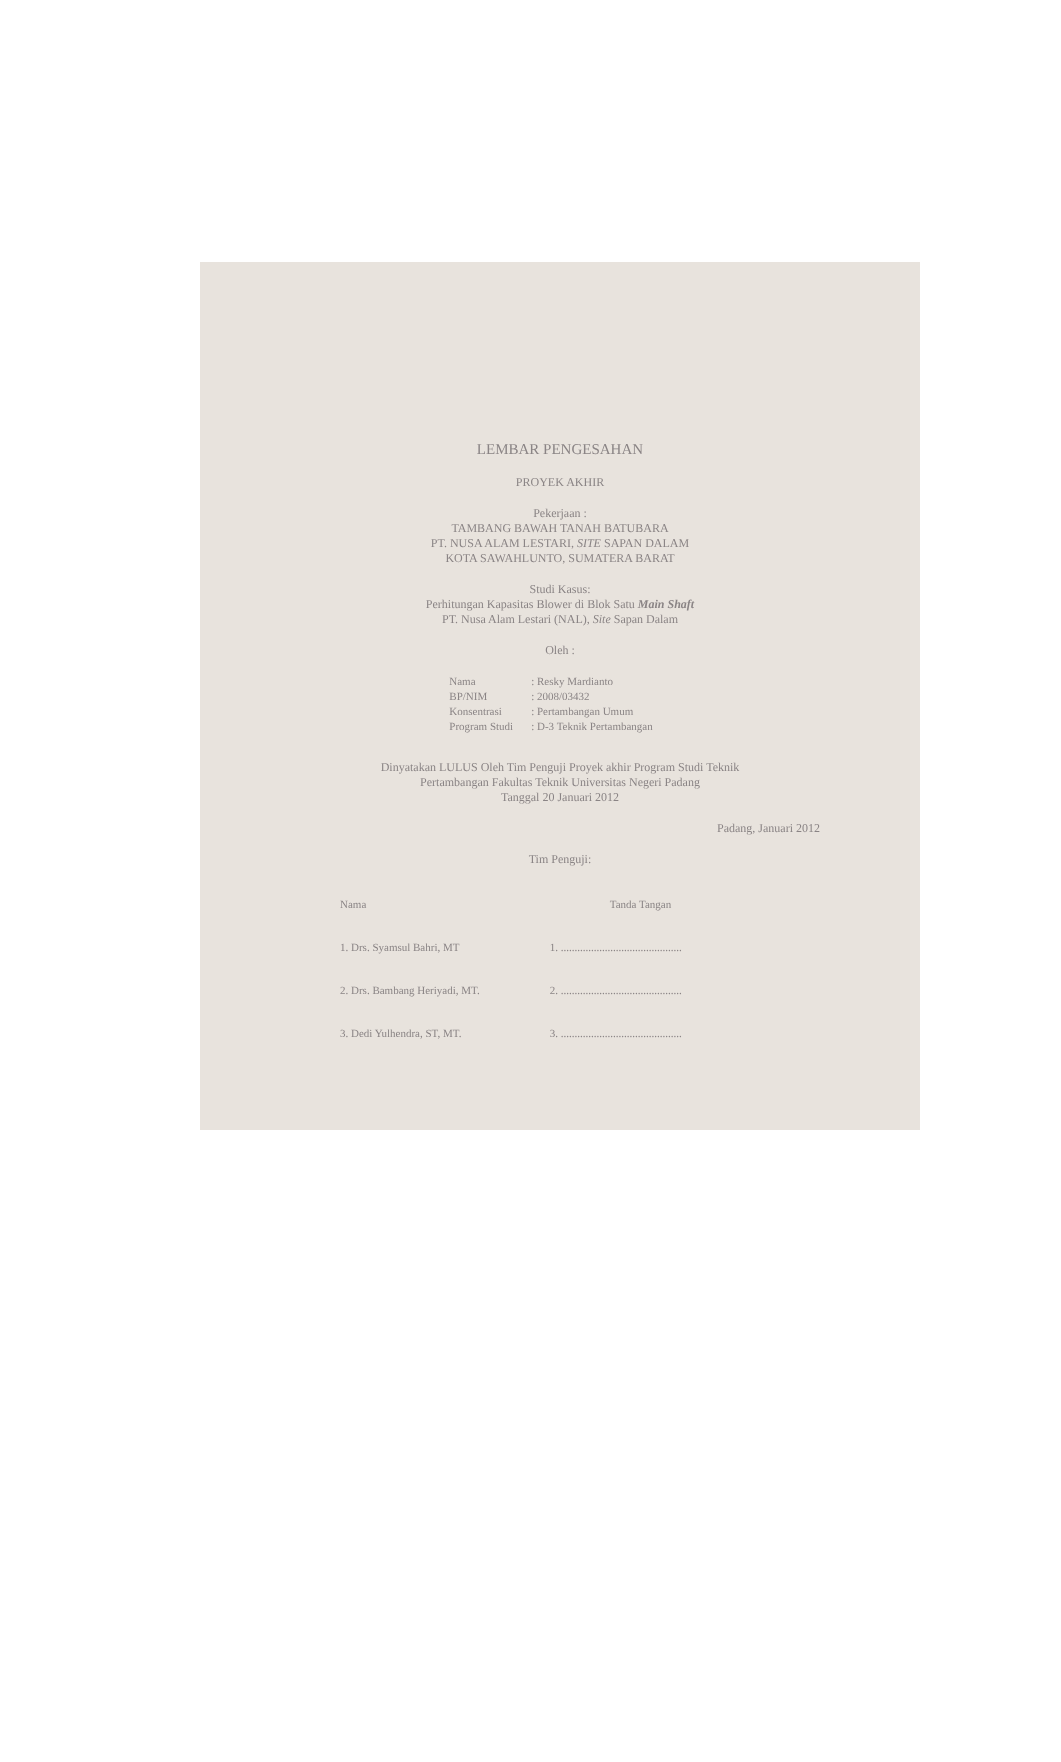LEMBAR PENGESAHAN
PROYEK AKHIR
Pekerjaan :
TAMBANG BAWAH TANAH BATUBARA
PT. NUSA ALAM LESTARI, SITE SAPAN DALAM
KOTA SAWAHLUNTO, SUMATERA BARAT
Studi Kasus:
Perhitungan Kapasitas Blower di Blok Satu Main Shaft
PT. Nusa Alam Lestari (NAL), Site Sapan Dalam
Oleh :
| Nama | : Resky Mardianto |
| BP/NIM | : 2008/03432 |
| Konsentrasi | : Pertambangan Umum |
| Program Studi | : D-3 Teknik Pertambangan |
Dinyatakan LULUS Oleh Tim Penguji Proyek akhir Program Studi Teknik
Pertambangan Fakultas Teknik Universitas Negeri Padang
Tanggal 20 Januari 2012
Padang, Januari 2012
Tim Penguji:
| Nama | Tanda Tangan |
| --- | --- |
| 1. Drs. Syamsul Bahri, MT | 1. ............................................ |
| 2. Drs. Bambang Heriyadi, MT. | 2. ............................................ |
| 3. Dedi Yulhendra, ST, MT. | 3. ............................................ |